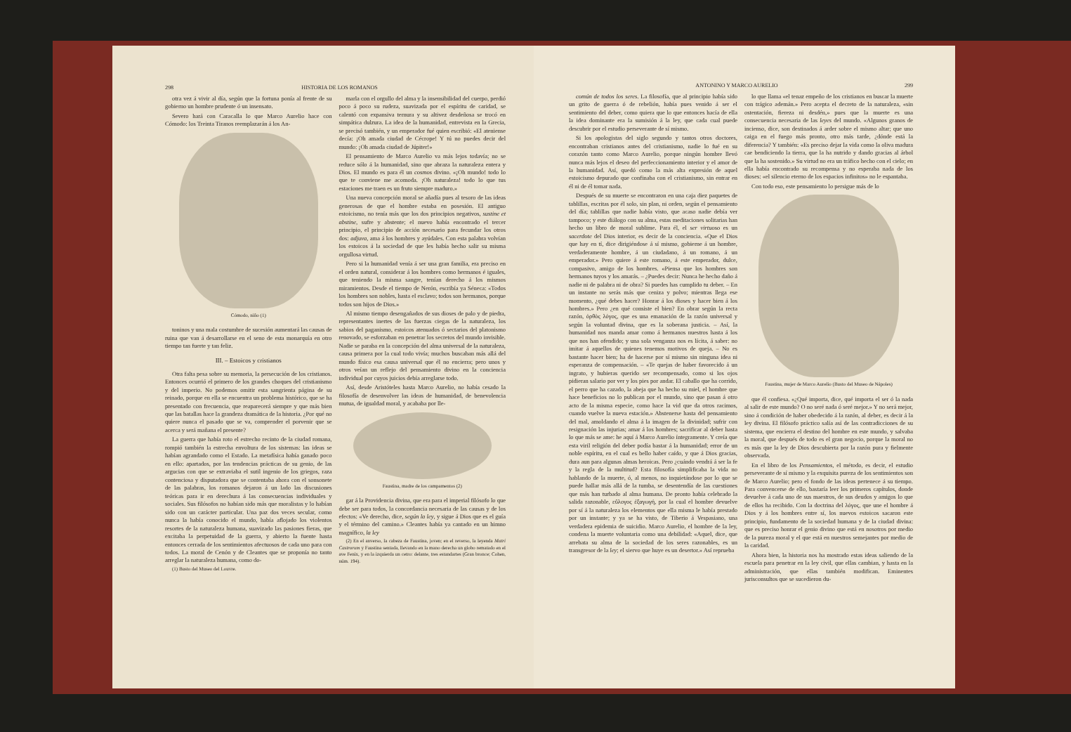298 HISTORIA DE LOS ROMANOS
otra vez á vivir al día, según que la fortuna ponía al frente de su gobierno un hombre prudente ó un insensato.
Severo hará con Caracalla lo que Marco Aurelio hace con Cómodo: los Treinta Tiranos reemplazarán á los An-
Cómodo, niño (1)
toninos y una mala costumbre de sucesión aumentará las causas de ruina que van á desarrollarse en el seno de esta monarquía en otro tiempo tan fuerte y tan feliz.
III. – Estoicos y cristianos
Otra falta pesa sobre su memoria, la persecución de los cristianos. Entonces ocurrió el primero de los grandes choques del cristianismo y del imperio. No podemos omitir esta sangrienta página de su reinado, porque en ella se encuentra un problema histórico, que se ha presentado con frecuencia, que reaparecerá siempre y que más bien que las batallas hace la grandeza dramática de la historia. ¿Por qué no quiere nunca el pasado que se va, comprender el porvenir que se acerca y será mañana el presente?
La guerra que había roto el estrecho recinto de la ciudad romana, rompió también la estrecha envoltura de los sistemas: las ideas se habían agrandado como el Estado. La metafísica había ganado poco en ello: apartados, por las tendencias prácticas de su genio, de las argucias con que se extraviaba el sutil ingenio de los griegos, raza contenciosa y disputadora que se contentaba ahora con el sonsonete de las palabras, los romanos dejaron á un lado las discusiones teóricas para ir en derechura á las consecuencias individuales y sociales. Sus filósofos no habían sido más que moralistas y lo habían sido con un carácter particular. Una paz dos veces secular, como nunca la había conocido el mundo, había aflojado los violentos resortes de la naturaleza humana, suavizado las pasiones fieras, que excitaba la perpetuidad de la guerra, y abierto la fuente hasta entonces cerrada de los sentimientos afectuosos de cada uno para con todos. La moral de Cenón y de Cleantes que se proponía no tanto arreglar la naturaleza humana, como do-
(1) Busto del Museo del Louvre.
marla con el orgullo del alma y la insensibilidad del cuerpo, perdió poco á poco su rudeza, suavizada por el espíritu de caridad, se calentó con expansiva ternura y su altivez desdeñosa se trocó en simpática dulzura. La idea de la humanidad, entrevista en la Grecia, se precisó también, y un emperador fué quien escribió: «El ateniense decía: ¡Oh amada ciudad de Cécrope! Y tú no puedes decir del mundo: ¡Oh amada ciudad de Júpiter!»
El pensamiento de Marco Aurelio va más lejos todavía; no se reduce sólo á la humanidad, sino que abraza la naturaleza entera y Dios. El mundo es para él un cosmos divino. «¡Oh mundo! todo lo que te conviene me acomoda. ¡Oh naturaleza! todo lo que tus estaciones me traen es un fruto siempre maduro.»
Una nueva concepción moral se añadía pues al tesoro de las ideas generosas de que el hombre estaba en posesión. El antiguo estoicismo, no tenía más que los dos principios negativos, sustine et abstine, sufre y abstente; el nuevo había encontrado el tercer principio, el principio de acción necesario para fecundar los otros dos: adjuva, ama á los hombres y ayúdales. Con esta palabra volvían los estoicos á la sociedad de que les había hecho salir su misma orgullosa virtud.
Pero si la humanidad venía á ser una gran familia, era preciso en el orden natural, considerar á los hombres como hermanos é iguales, que teniendo la misma sangre, tenían derecho á los mismos miramientos. Desde el tiempo de Nerón, escribía ya Séneca: «Todos los hombres son nobles, hasta el esclavo; todos son hermanos, porque todos son hijos de Dios.»
Al mismo tiempo desengañados de sus dioses de palo y de piedra, representantes inertes de las fuerzas ciegas de la naturaleza, los sabios del paganismo, estoicos atenuados ó sectarios del platonismo renovado, se esforzaban en penetrar los secretos del mundo invisible. Nadie se paraba en la concepción del alma universal de la naturaleza, causa primera por la cual todo vivía; muchos buscaban más allá del mundo físico esa causa universal que él no encierra; pero unos y otros veían un reflejo del pensamiento divino en la conciencia individual por cuyos juicios debía arreglarse todo.
Así, desde Aristóteles hasta Marco Aurelio, no había cesado la filosofía de desenvolver las ideas de humanidad, de benevolencia mutua, de igualdad moral, y acababa por lle-
Faustina, madre de los campamentos (2)
gar á la Providencia divina, que era para el imperial filósofo lo que debe ser para todos, la concordancia necesaria de las causas y de los efectos: «Ve derecho, dice, según la ley, y sigue á Dios que es el guía y el término del camino.» Cleantes había ya cantado en un himno magnífico, la ley
(2) En el anverso, la cabeza de Faustina, joven; en el reverso, la leyenda Matri Castrorum y Faustina sentada, llevando en la mano derecha un globo rematado en el ave Fenix, y en la izquierda un cetro: delante, tres estandartes (Gran bronce; Cohen, núm. 194).
ANTONINO Y MARCO AURELIO 299
común de todos los seres. La filosofía, que al principio había sido un grito de guerra ó de rebelión, había pues venido á ser el sentimiento del deber, como quiera que lo que entonces hacía de ella la idea dominante era la sumisión á la ley, que cada cual puede descubrir por el estudio perseverante de sí mismo.
Si los apologistas del siglo segundo y tantos otros doctores, encontraban cristianos antes del cristianismo, nadie lo fué en su corazón tanto como Marco Aurelio, porque ningún hombre llevó nunca más lejos el deseo del perfeccionamiento interior y el amor de la humanidad. Así, quedó como la más alta expresión de aquel estoicismo depurado que confinaba con el cristianismo, sin entrar en él ni de él tomar nada.
Después de su muerte se encontraron en una caja diez paquetes de tablillas, escritas por él solo, sin plan, ni orden, según el pensamiento del día; tablillas que nadie había visto, que acaso nadie debía ver tampoco; y este diálogo con su alma, estas meditaciones solitarias han hecho un libro de moral sublime. Para él, el ser virtuoso es un sacerdote del Dios interior, es decir de la conciencia. «Que el Dios que hay en tí, dice dirigiéndose á sí mismo, gobierne á un hombre, verdaderamente hombre, á un ciudadano, á un romano, á un emperador.» Pero quiere á este romano, á este emperador, dulce, compasivo, amigo de los hombres. «Piensa que los hombres son hermanos tuyos y los amarás. – ¿Puedes decir: Nunca he hecho daño á nadie ni de palabra ni de obra? Si puedes has cumplido tu deber. – En un instante no serás más que ceniza y polvo; mientras llega ese momento, ¿qué debes hacer? Honrar á los dioses y hacer bien á los hombres.» Pero ¿en qué consiste el bien? En obrar según la recta razón, ὀρθὸς λόγος, que es una emanación de la razón universal y según la voluntad divina, que es la soberana justicia. – Así, la humanidad nos manda amar como á hermanos nuestros hasta á los que nos han ofendido; y una sola venganza nos es lícita, á saber: no imitar á aquellos de quienes tenemos motivos de queja. – No es bastante hacer bien; ha de hacerse por sí mismo sin ninguna idea ni esperanza de compensación. – «Te quejas de haber favorecido á un ingrato, y hubieras querido ser recompensado, como si los ojos pidieran salario por ver y los pies por andar. El caballo que ha corrido, el perro que ha cazado, la abeja que ha hecho su miel, el hombre que hace beneficios no lo publican por el mundo, sino que pasan á otro acto de la misma especie, como hace la vid que da otros racimos, cuando vuelve la nueva estación.» Abstenerse hasta del pensamiento del mal, amoldando el alma á la imagen de la divinidad; sufrir con resignación las injurias; amar á los hombres; sacrificar al deber hasta lo que más se ame: he aquí á Marco Aurelio íntegramente. Y creía que esta viril religión del deber podía bastar á la humanidad; error de un noble espíritu, en el cual es bello haber caído, y que á Dios gracias, dura aun para algunas almas heroicas. Pero ¿cuándo vendrá á ser la fe y la regla de la multitud? Esta filosofía simplificaba la vida no hablando de la muerte, ó, al menos, no inquietándose por lo que se puede hallar más allá de la tumba, se desentendía de las cuestiones que más han turbado al alma humana. De pronto había celebrado la salida razonable, εὔλογος ἐξαγωγή, por la cual el hombre devuelve por sí á la naturaleza los elementos que ella misma le había prestado por un instante; y ya se ha visto, de Tiberio á Vespasiano, una verdadera epidemia de suicidio. Marco Aurelio, el hombre de la ley, condena la muerte voluntaria como una debilidad: «Aquel, dice, que arrebata su alma de la sociedad de los seres razonables, es un transgresor de la ley; el siervo que huye es un desertor.» Así reprueba
lo que llama «el tenaz empeño de los cristianos en buscar la muerte con trágico ademán.» Pero acepta el decreto de la naturaleza, «sin ostentación, fiereza ni desdén,» pues que la muerte es una consecuencia necesaria de las leyes del mundo. «Algunos granos de incienso, dice, son destinados á arder sobre el mismo altar; que uno caiga en el fuego más pronto, otro más tarde, ¿dónde está la diferencia? Y también: «Es preciso dejar la vida como la oliva madura cae bendiciendo la tierra, que la ha nutrido y dando gracias al árbol que la ha sostenido.» Su virtud no era un tráfico hecho con el cielo; en ella había encontrado su recompensa y no esperaba nada de los dioses: «el silencio eterno de los espacios infinitos» no le espantaba.
Con todo eso, este pensamiento lo persigue más de lo
Faustina, mujer de Marco Aurelio (Busto del Museo de Nápoles)
que él confiesa. «¿Qué importa, dice, qué importa el ser ó la nada al salir de este mundo? O no seré nada ó seré mejor.» Y no será mejor, sino á condición de haber obedecido á la razón, al deber, es decir á la ley divina. El filósofo práctico salía así de las contradicciones de su sistema, que encierra el destino del hombre en este mundo, y salvaba la moral, que después de todo es el gran negocio, porque la moral no es más que la ley de Dios descubierta por la razón pura y fielmente observada.
En el libro de los Pensamientos, el método, es decir, el estudio perseverante de sí mismo y la exquisita pureza de los sentimientos son de Marco Aurelio; pero el fondo de las ideas pertenece á su tiempo. Para convencerse de ello, bastaría leer los primeros capítulos, donde devuelve á cada uno de sus maestros, de sus deudos y amigos lo que de ellos ha recibido. Con la doctrina del λόγος, que une el hombre á Dios y á los hombres entre sí, los nuevos estoicos sacaron este principio, fundamento de la sociedad humana y de la ciudad divina: que es preciso honrar el genio divino que está en nosotros por medio de la pureza moral y el que está en nuestros semejantes por medio de la caridad.
Ahora bien, la historia nos ha mostrado estas ideas saliendo de la escuela para penetrar en la ley civil, que ellas cambian, y hasta en la administración, que ellas también modifican. Eminentes jurisconsultos que se sucedieron du-